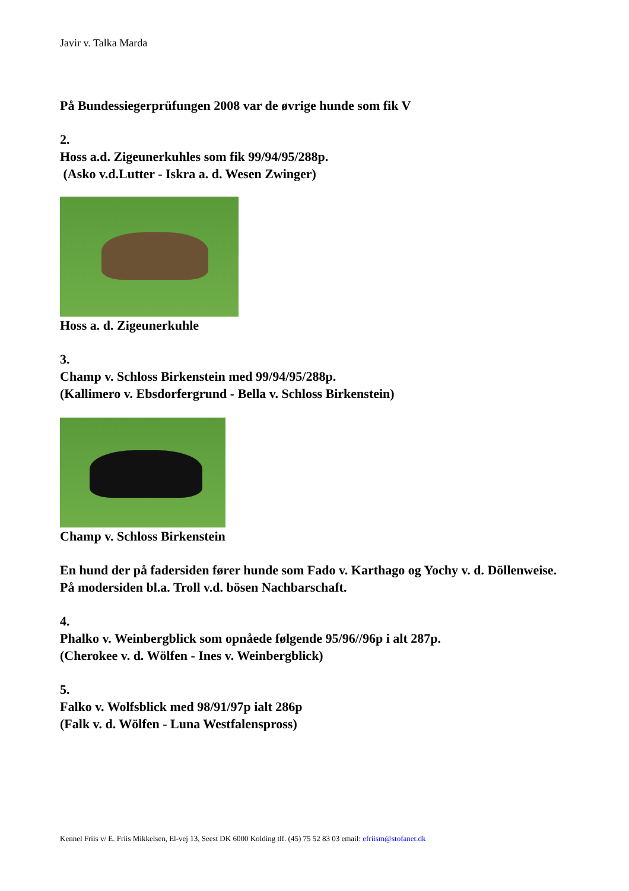Javir v. Talka Marda
På Bundessiegerprüfungen 2008 var de øvrige hunde som fik V
2.
Hoss a.d. Zigeunerkuhles som fik 99/94/95/288p.
(Asko v.d.Lutter - Iskra a. d. Wesen Zwinger)
Hoss a. d. Zigeunerkuhle
3.
Champ v. Schloss Birkenstein med 99/94/95/288p.
(Kallimero v. Ebsdorfergrund - Bella v. Schloss Birkenstein)
Champ v. Schloss Birkenstein
En hund der på fadersiden fører hunde som Fado v. Karthago og Yochy v. d. Döllenweise.
På modersiden bl.a. Troll v.d. bösen Nachbarschaft.
4.
Phalko v. Weinbergblick som opnåede følgende 95/96//96p i alt 287p.
(Cherokee v. d. Wölfen - Ines v. Weinbergblick)
5.
Falko v. Wolfsblick med 98/91/97p ialt 286p
(Falk v. d. Wölfen - Luna Westfalenspross)
Kennel Friis v/ E. Friis Mikkelsen, El-vej 13, Seest DK 6000 Kolding tlf. (45) 75 52 83 03 email: efriism@stofanet.dk